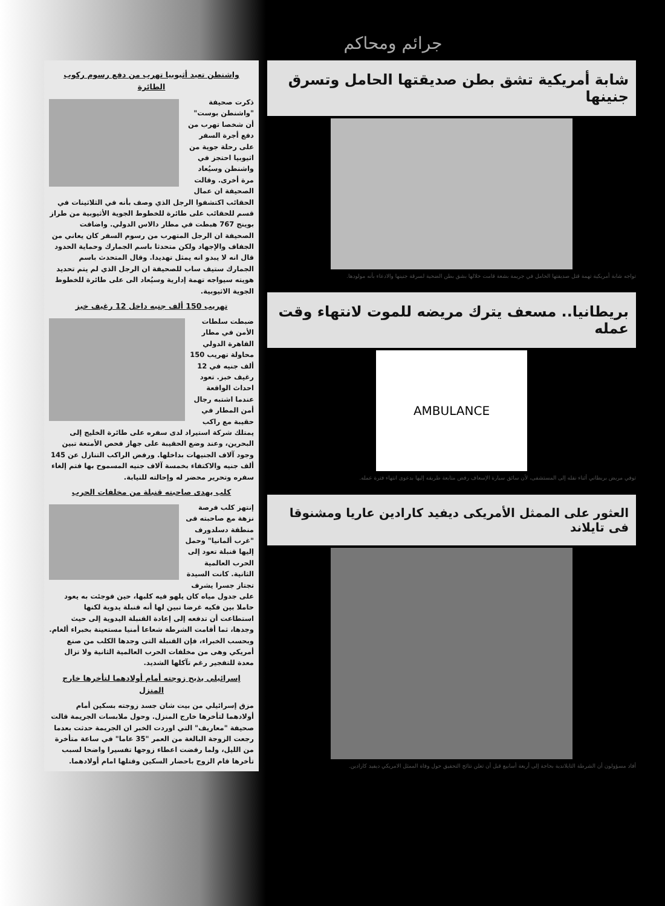جرائم ومحاكم
شابة أمريكية تشق بطن صديقتها الحامل وتسرق جنينها
تواجه شابة أمريكية تهمة قتل صديقتها الحامل في جريمة بشعة قامت خلالها بشق بطن الضحية لسرقة جنينها والادعاء بأنه مولودها.
بريطانيا.. مسعف يترك مريضه للموت لانتهاء وقت عمله
AMBULANCE
توفي مريض بريطاني أثناء نقله إلى المستشفى، لأن سائق سيارة الإسعاف رفض متابعة طريقه إليها بدعوى انتهاء فترة عمله.
العثور على الممثل الأمريكى ديفيد كارادين عاريا ومشنوقا فى تايلاند
أفاد مسؤولون أن الشرطة التايلاندية بحاجة إلى أربعة أسابيع قبل أن تعلن نتائج التحقيق حول وفاة الممثل الامريكي ديفيد كارادين.
واشنطن تعيد أثيوبيا تهرب من دفع رسوم ركوب الطائرة
ذكرت صحيفة "واشنطن بوست" أن شخصا تهرب من دفع أجرة السفر على رحلة جوية من اثيوبيا احتجز في واشنطن وسيُعاد مرة أخرى. وقالت الصحيفة ان عمال الحقائب اكتشفوا الرجل الذي وصف بأنه في الثلاثينات في قسم للحقائب على طائرة للخطوط الجوية الأثيوبية من طراز بوينج 767 هبطت في مطار دالاس الدولي. واضافت الصحيفة ان الرجل المتهرب من رسوم السفر كان يعاني من الجفاف والإجهاد ولكن متحدثا باسم الجمارك وحماية الحدود قال انه لا يبدو انه يمثل تهديدا. وقال المتحدث باسم الجمارك ستيف ساب للصحيفة ان الرجل الذي لم يتم تحديد هويته سيواجه تهمة إدارية وسيُعاد الى على طائرة للخطوط الجوية الاثيوبية.
تهريب 150 ألف جنيه داخل 12 رغيف خبز
ضبطت سلطات الأمن في مطار القاهرة الدولي محاولة تهريب 150 ألف جنيه في 12 رغيف خبز. تعود احداث الواقعة عندما اشتبه رجال أمن المطار في حقيبة مع راكب يمتلك شركة استيراد لدى سفره على طائرة الخليج إلى البحرين، وعند وضع الحقيبة على جهاز فحص الأمتعة تبين وجود آلاف الجنيهات بداخلها. ورفض الراكب التنازل عن 145 ألف جنيه والاكتفاء بخمسة آلاف جنيه المسموح بها فتم إلغاء سفره وتحرير محضر له وإحالته للنيابة.
كلب يهدى صاحبته قنبلة من مخلفات الحرب
إنتهز كلب فرصة نزهة مع صاحبته فى منطقة دسلدورف "غرب ألمانيا" وحمل إليها قنبلة تعود إلى الحرب العالمية الثانية. كانت السيدة تجتاز جسرا يشرف على جدول مياه كان يلهو فيه كلبها، حين فوجئت به يعود حاملا بين فكيه غرضا تبين لها أنه قنبلة يدوية لكنها استطاعت أن تدفعه إلى إعادة القنبلة اليدوية إلى حيث وجدها، ثما أقامت الشرطة شعاعا أمنيا مستعينة بخبراء ألغام. وبحسب الخبراء، فإن القنبلة التى وجدها الكلب من صنع أمريكي وهى من مخلفات الحرب العالمية الثانية ولا تزال معدة للتفجير رغم تآكلها الشديد.
إسرائيلي يذبح زوجته أمام أولادهما لتأخرها خارج المنزل
مزق إسرائيلي من بيت شان جسد زوجته بسكين أمام أولادهما لتأخرها خارج المنزل. وحول ملابسات الجريمة قالت صحيفة "معاريف" التي اوردت الخبر ان الجريمة حدثت بعدما رجعت الزوجة البالغة من العمر "35 عاما" في ساعة متأخرة من الليل، ولما رفضت اعطاء زوجها تفسيرا واضحا لسبب تأخرها قام الزوج باحضار السكين وقتلها امام أولادهما.